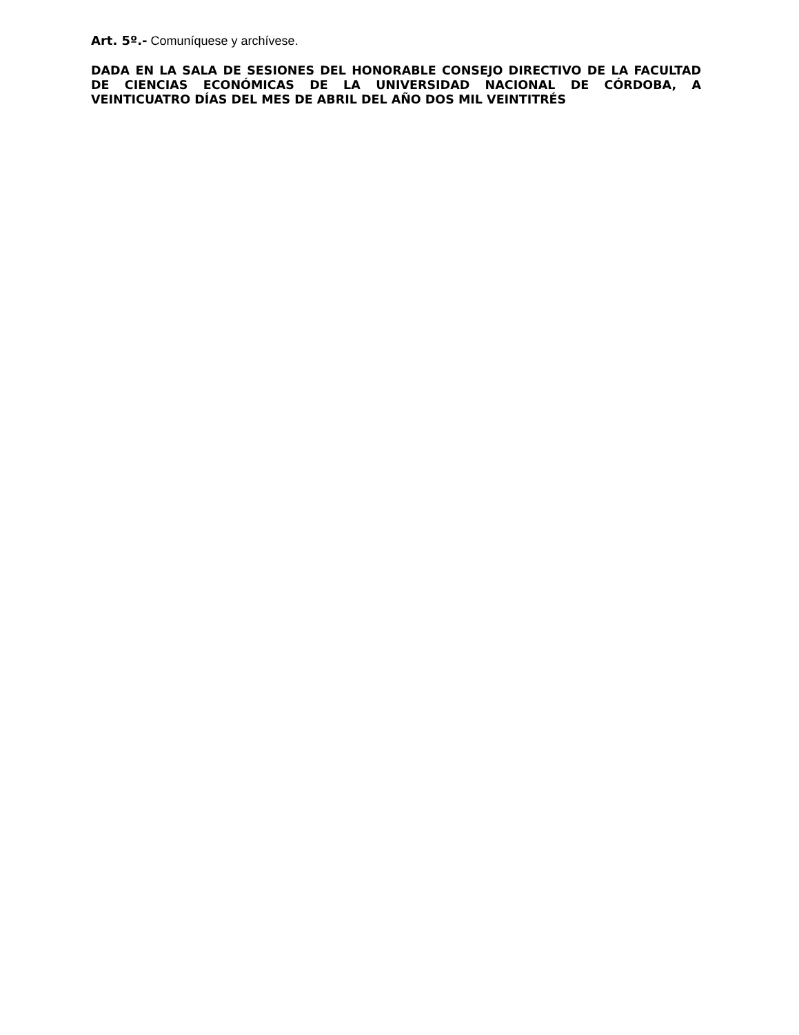Art. 5º.- Comuníquese y archívese.
DADA EN LA SALA DE SESIONES DEL HONORABLE CONSEJO DIRECTIVO DE LA FACULTAD DE CIENCIAS ECONÓMICAS DE LA UNIVERSIDAD NACIONAL DE CÓRDOBA, A VEINTICUATRO DÍAS DEL MES DE ABRIL DEL AÑO DOS MIL VEINTITRÉS